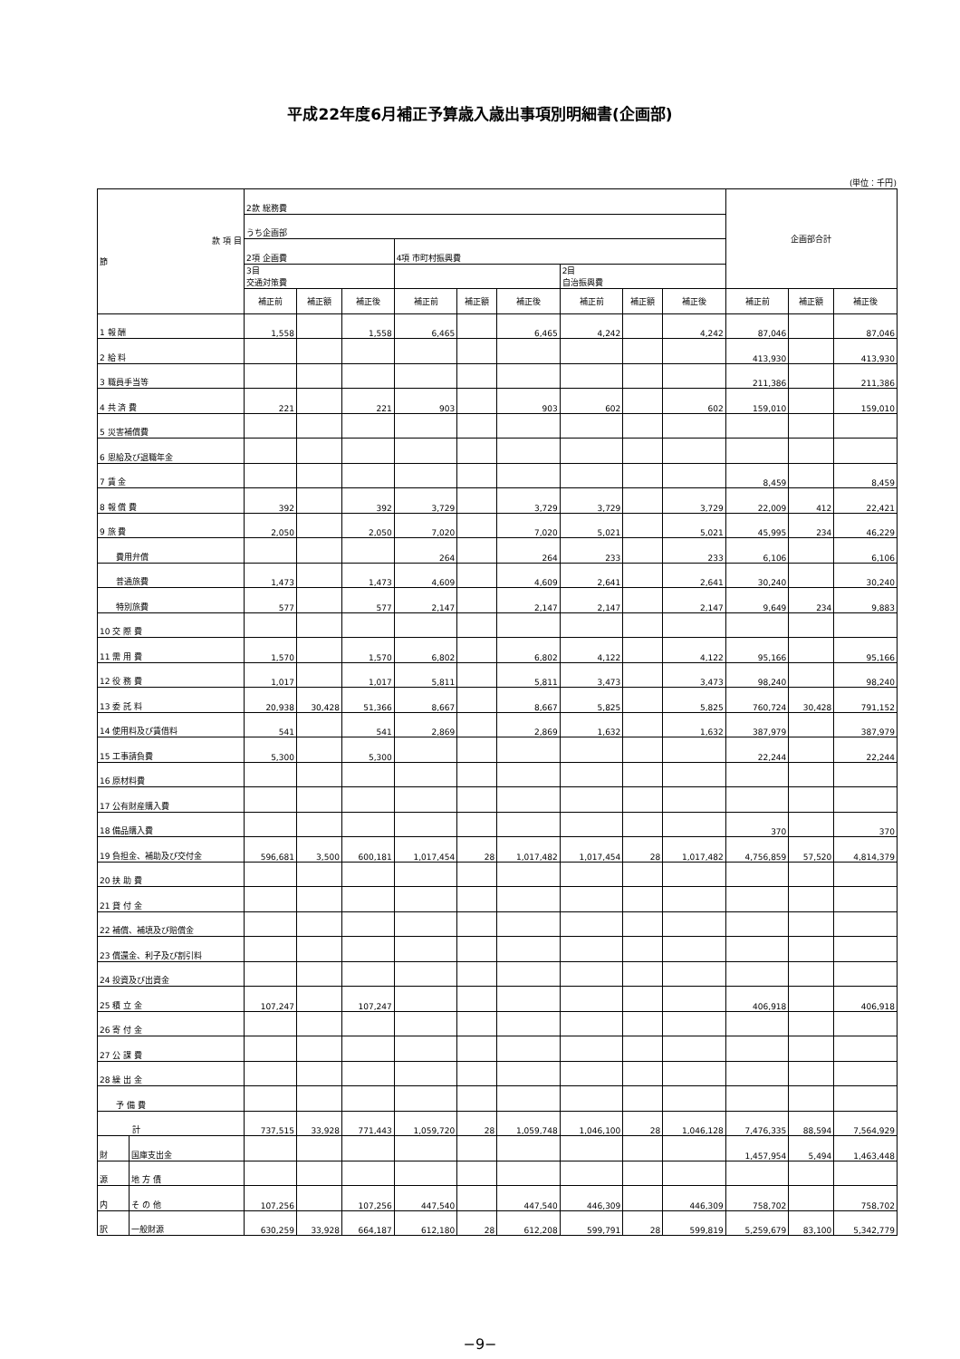平成22年度6月補正予算歳入歳出事項別明細書(企画部)
(単位：千円)
| 款 項 目 節 | | 2款 総務費 | | | | | | | | | 企画部合計 | | |
| | | うち企画部 | | | | | | | | | | | |
| | | 2項 企画費 | | | 4項 市町村振興費 | | | | | | | | |
| | | 3目 交通対策費 | | | | | | 2目 自治振興費 | | | | | |
| | | 補正前 | 補正額 | 補正後 | 補正前 | 補正額 | 補正後 | 補正前 | 補正額 | 補正後 | 補正前 | 補正額 | 補正後 |
| 1 報 酬 | | 1,558 | | 1,558 | 6,465 | | 6,465 | 4,242 | | 4,242 | 87,046 | | 87,046 |
| 2 給 料 | | | | | | | | | | | 413,930 | | 413,930 |
| 3 職員手当等 | | | | | | | | | | | 211,386 | | 211,386 |
| 4 共 済 費 | | 221 | | 221 | 903 | | 903 | 602 | | 602 | 159,010 | | 159,010 |
| 5 災害補償費 | | | | | | | | | | | | | |
| 6 恩給及び退職年金 | | | | | | | | | | | | | |
| 7 賃 金 | | | | | | | | | | | 8,459 | | 8,459 |
| 8 報 償 費 | | 392 | | 392 | 3,729 | | 3,729 | 3,729 | | 3,729 | 22,009 | 412 | 22,421 |
| 9 旅 費 | | 2,050 | | 2,050 | 7,020 | | 7,020 | 5,021 | | 5,021 | 45,995 | 234 | 46,229 |
| 費用弁償 | | | | | 264 | | 264 | 233 | | 233 | 6,106 | | 6,106 |
| 普通旅費 | | 1,473 | | 1,473 | 4,609 | | 4,609 | 2,641 | | 2,641 | 30,240 | | 30,240 |
| 特別旅費 | | 577 | | 577 | 2,147 | | 2,147 | 2,147 | | 2,147 | 9,649 | 234 | 9,883 |
| 10 交 際 費 | | | | | | | | | | | | | |
| 11 需 用 費 | | 1,570 | | 1,570 | 6,802 | | 6,802 | 4,122 | | 4,122 | 95,166 | | 95,166 |
| 12 役 務 費 | | 1,017 | | 1,017 | 5,811 | | 5,811 | 3,473 | | 3,473 | 98,240 | | 98,240 |
| 13 委 託 料 | | 20,938 | 30,428 | 51,366 | 8,667 | | 8,667 | 5,825 | | 5,825 | 760,724 | 30,428 | 791,152 |
| 14 使用料及び賃借料 | | 541 | | 541 | 2,869 | | 2,869 | 1,632 | | 1,632 | 387,979 | | 387,979 |
| 15 工事請負費 | | 5,300 | | 5,300 | | | | | | | 22,244 | | 22,244 |
| 16 原材料費 | | | | | | | | | | | | | |
| 17 公有財産購入費 | | | | | | | | | | | | | |
| 18 備品購入費 | | | | | | | | | | | 370 | | 370 |
| 19 負担金、補助及び交付金 | | 596,681 | 3,500 | 600,181 | 1,017,454 | 28 | 1,017,482 | 1,017,454 | 28 | 1,017,482 | 4,756,859 | 57,520 | 4,814,379 |
| 20 扶 助 費 | | | | | | | | | | | | | |
| 21 貸 付 金 | | | | | | | | | | | | | |
| 22 補償、補填及び賠償金 | | | | | | | | | | | | | |
| 23 償還金、利子及び割引料 | | | | | | | | | | | | | |
| 24 投資及び出資金 | | | | | | | | | | | | | |
| 25 積 立 金 | | 107,247 | | 107,247 | | | | | | | 406,918 | | 406,918 |
| 26 寄 付 金 | | | | | | | | | | | | | |
| 27 公 課 費 | | | | | | | | | | | | | |
| 28 繰 出 金 | | | | | | | | | | | | | |
| 予 備 費 | | | | | | | | | | | | | |
| 計 | | 737,515 | 33,928 | 771,443 | 1,059,720 | 28 | 1,059,748 | 1,046,100 | 28 | 1,046,128 | 7,476,335 | 88,594 | 7,564,929 |
| 財 | 国庫支出金 | | | | | | | | | | 1,457,954 | 5,494 | 1,463,448 |
| 源 | 地 方 債 | | | | | | | | | | | | |
| 内 | そ の 他 | 107,256 | | 107,256 | 447,540 | | 447,540 | 446,309 | | 446,309 | 758,702 | | 758,702 |
| 訳 | 一般財源 | 630,259 | 33,928 | 664,187 | 612,180 | 28 | 612,208 | 599,791 | 28 | 599,819 | 5,259,679 | 83,100 | 5,342,779 |
−9−